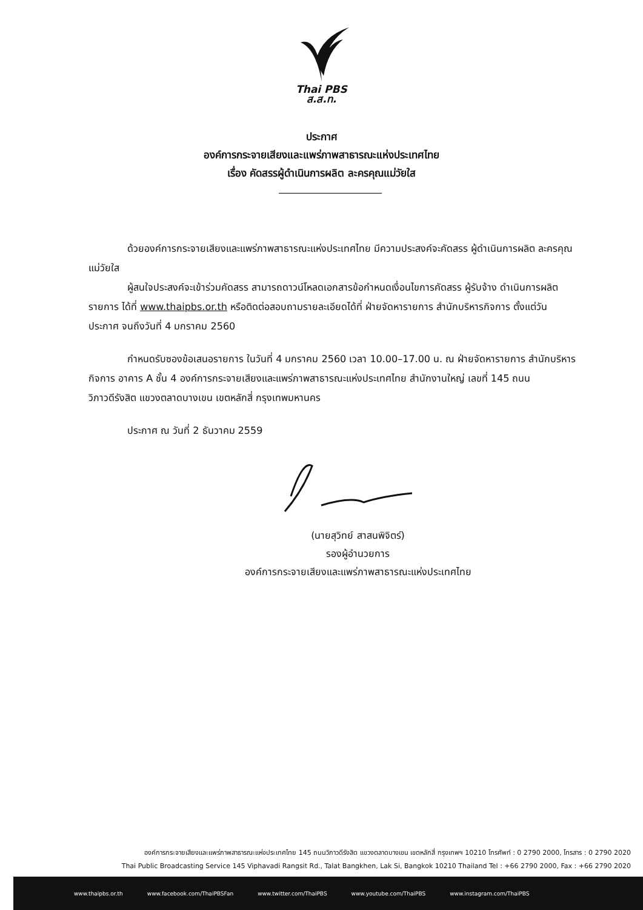Thai PBS
ส.ส.ท.
ประกาศ
องค์การกระจายเสียงและแพร่ภาพสาธารณะแห่งประเทศไทย
เรื่อง คัดสรรผู้ดำเนินการผลิต ละครคุณแม่วัยใส
ด้วยองค์การกระจายเสียงและแพร่ภาพสาธารณะแห่งประเทศไทย มีความประสงค์จะคัดสรร ผู้ดำเนินการผลิต ละครคุณแม่วัยใส
ผู้สนใจประสงค์จะเข้าร่วมคัดสรร สามารถดาวน์โหลดเอกสารข้อกำหนดเงื่อนไขการคัดสรร ผู้รับจ้าง ดำเนินการผลิตรายการ ได้ที่ www.thaipbs.or.th หรือติดต่อสอบถามรายละเอียดได้ที่ ฝ่ายจัดหารายการ สำนักบริหารกิจการ ตั้งแต่วันประกาศ จนถึงวันที่ 4 มกราคม 2560
กำหนดรับซองข้อเสนอรายการ ในวันที่ 4 มกราคม 2560 เวลา 10.00–17.00 น. ณ ฝ่ายจัดหารายการ สำนักบริหารกิจการ อาคาร A ชั้น 4 องค์การกระจายเสียงและแพร่ภาพสาธารณะแห่งประเทศไทย สำนักงานใหญ่ เลขที่ 145 ถนนวิภาวดีรังสิต แขวงตลาดบางเขน เขตหลักสี่ กรุงเทพมหานคร
ประกาศ ณ วันที่ 2 ธันวาคม 2559
(นายสุวิทย์ สาสนพิจิตร์)
รองผู้อำนวยการ
องค์การกระจายเสียงและแพร่ภาพสาธารณะแห่งประเทศไทย
องค์การกระจายเสียงและแพร่ภาพสาธารณะแห่งประเทศไทย 145 ถนนวิภาวดีรังสิต แขวงตลาดบางเขน เขตหลักสี่ กรุงเทพฯ 10210 โทรศัพท์ : 0 2790 2000, โทรสาร : 0 2790 2020
Thai Public Broadcasting Service 145 Viphavadi Rangsit Rd., Talat Bangkhen, Lak Si, Bangkok 10210 Thailand Tel : +66 2790 2000, Fax : +66 2790 2020
www.thaipbs.or.th www.facebook.com/ThaiPBSFan www.twitter.com/ThaiPBS www.youtube.com/ThaiPBS www.instagram.com/ThaiPBS